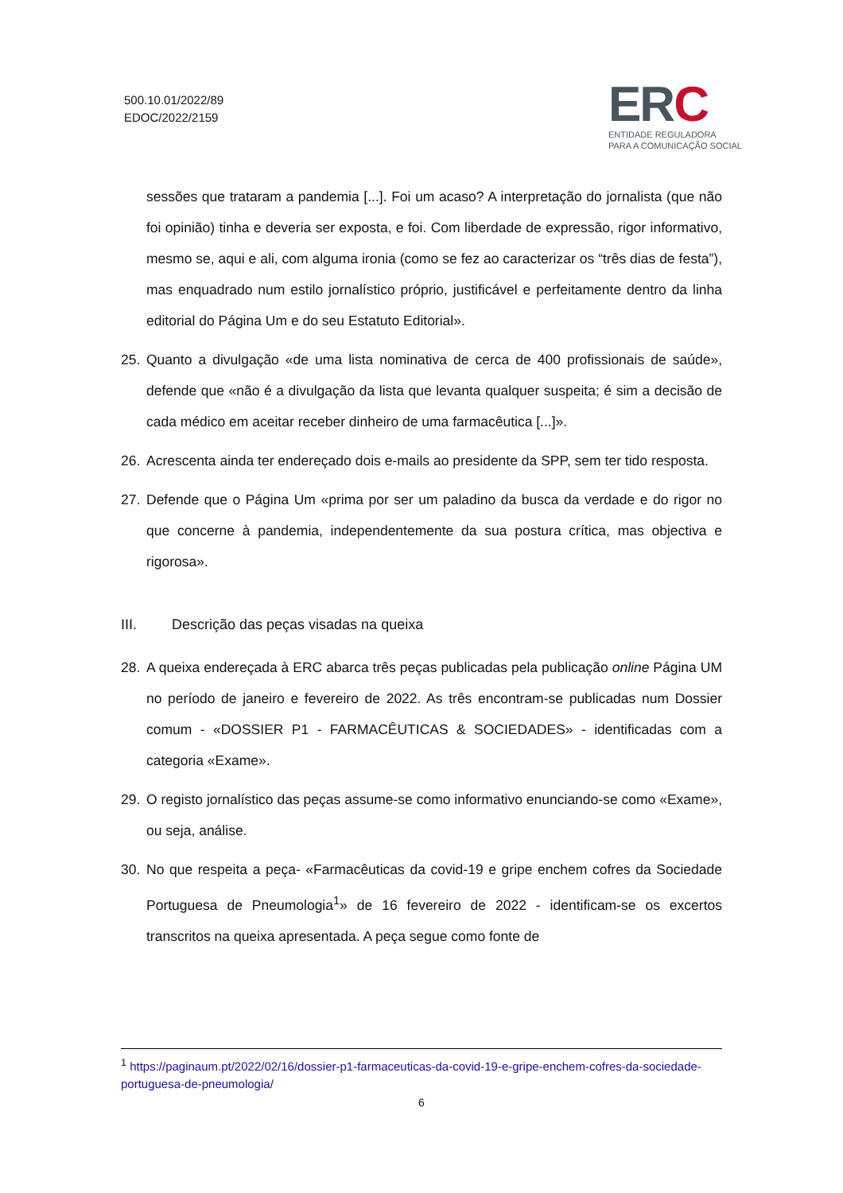500.10.01/2022/89
EDOC/2022/2159
ERC
ENTIDADE REGULADORA
PARA A COMUNICAÇÃO SOCIAL
sessões que trataram a pandemia [...]. Foi um acaso? A interpretação do jornalista (que não foi opinião) tinha e deveria ser exposta, e foi. Com liberdade de expressão, rigor informativo, mesmo se, aqui e ali, com alguma ironia (como se fez ao caracterizar os “três dias de festa”), mas enquadrado num estilo jornalístico próprio, justificável e perfeitamente dentro da linha editorial do Página Um e do seu Estatuto Editorial».
25. Quanto a divulgação «de uma lista nominativa de cerca de 400 profissionais de saúde», defende que «não é a divulgação da lista que levanta qualquer suspeita; é sim a decisão de cada médico em aceitar receber dinheiro de uma farmacêutica [...]».
26. Acrescenta ainda ter endereçado dois e-mails ao presidente da SPP, sem ter tido resposta.
27. Defende que o Página Um «prima por ser um paladino da busca da verdade e do rigor no que concerne à pandemia, independentemente da sua postura crítica, mas objectiva e rigorosa».
III. Descrição das peças visadas na queixa
28. A queixa endereçada à ERC abarca três peças publicadas pela publicação online Página UM no período de janeiro e fevereiro de 2022. As três encontram-se publicadas num Dossier comum - «DOSSIER P1 - FARMACÊUTICAS & SOCIEDADES» - identificadas com a categoria «Exame».
29. O registo jornalístico das peças assume-se como informativo enunciando-se como «Exame», ou seja, análise.
30. No que respeita a peça- «Farmacêuticas da covid-19 e gripe enchem cofres da Sociedade Portuguesa de Pneumologia<sup>1</sup>» de 16 fevereiro de 2022 - identificam-se os excertos transcritos na queixa apresentada. A peça segue como fonte de
<sup>1</sup> https://paginaum.pt/2022/02/16/dossier-p1-farmaceuticas-da-covid-19-e-gripe-enchem-cofres-da-sociedade-portuguesa-de-pneumologia/
6